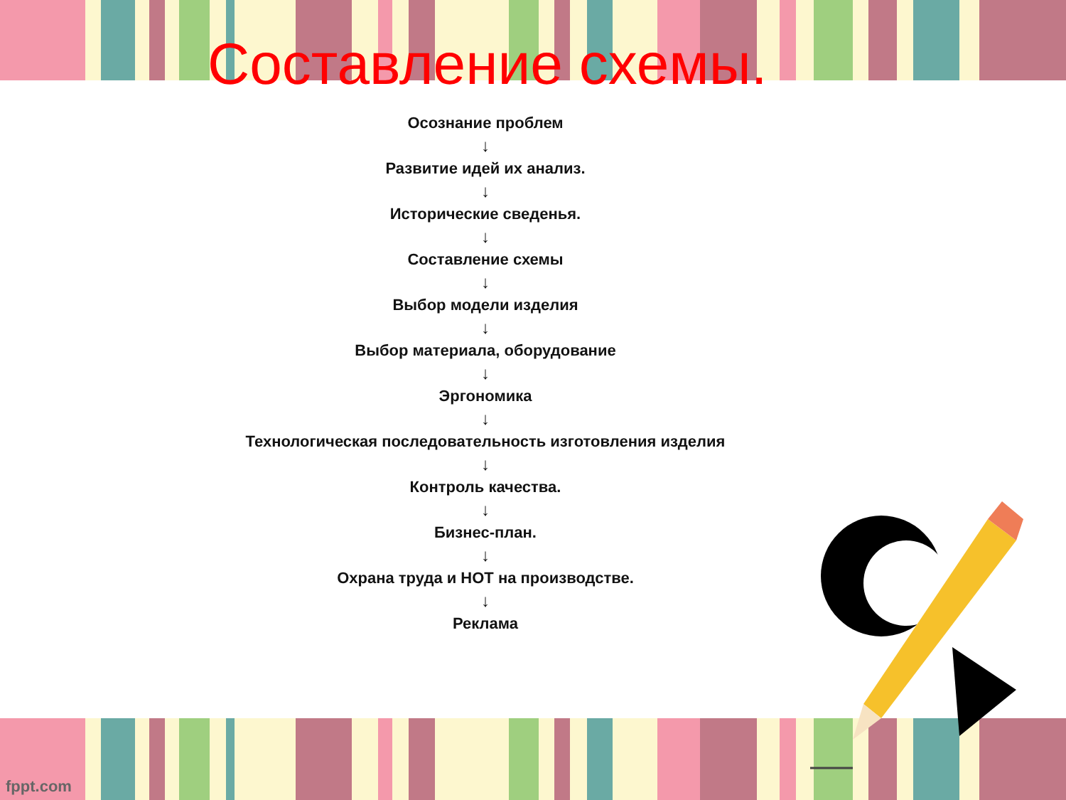Составление схемы.
Осознание проблем
↓
Развитие идей их анализ.
↓
Исторические сведенья.
↓
Составление схемы
↓
Выбор модели изделия
↓
Выбор материала, оборудование
↓
Эргономика
↓
Технологическая последовательность изготовления изделия
↓
Контроль качества.
↓
Бизнес-план.
↓
Охрана труда и НОТ на производстве.
↓
Реклама
fppt.com